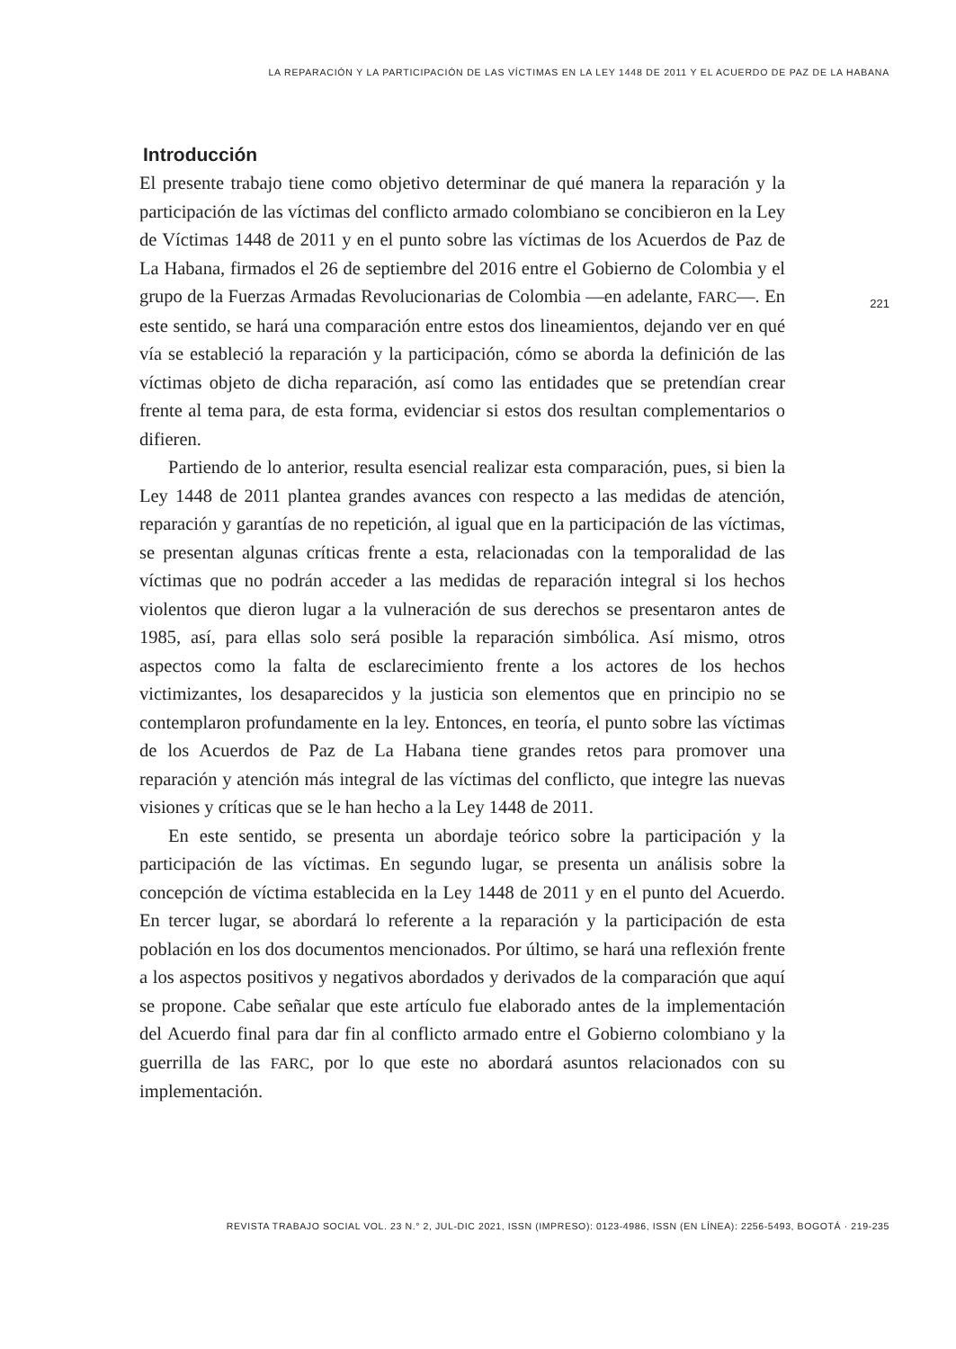LA REPARACIÓN Y LA PARTICIPACIÓN DE LAS VÍCTIMAS EN LA LEY 1448 DE 2011 Y EL ACUERDO DE PAZ DE LA HABANA
221
Introducción
El presente trabajo tiene como objetivo determinar de qué manera la reparación y la participación de las víctimas del conflicto armado colombiano se concibieron en la Ley de Víctimas 1448 de 2011 y en el punto sobre las víctimas de los Acuerdos de Paz de La Habana, firmados el 26 de septiembre del 2016 entre el Gobierno de Colombia y el grupo de la Fuerzas Armadas Revolucionarias de Colombia —en adelante, FARC—. En este sentido, se hará una comparación entre estos dos lineamientos, dejando ver en qué vía se estableció la reparación y la participación, cómo se aborda la definición de las víctimas objeto de dicha reparación, así como las entidades que se pretendían crear frente al tema para, de esta forma, evidenciar si estos dos resultan complementarios o difieren.
Partiendo de lo anterior, resulta esencial realizar esta comparación, pues, si bien la Ley 1448 de 2011 plantea grandes avances con respecto a las medidas de atención, reparación y garantías de no repetición, al igual que en la participación de las víctimas, se presentan algunas críticas frente a esta, relacionadas con la temporalidad de las víctimas que no podrán acceder a las medidas de reparación integral si los hechos violentos que dieron lugar a la vulneración de sus derechos se presentaron antes de 1985, así, para ellas solo será posible la reparación simbólica. Así mismo, otros aspectos como la falta de esclarecimiento frente a los actores de los hechos victimizantes, los desaparecidos y la justicia son elementos que en principio no se contemplaron profundamente en la ley. Entonces, en teoría, el punto sobre las víctimas de los Acuerdos de Paz de La Habana tiene grandes retos para promover una reparación y atención más integral de las víctimas del conflicto, que integre las nuevas visiones y críticas que se le han hecho a la Ley 1448 de 2011.
En este sentido, se presenta un abordaje teórico sobre la participación y la participación de las víctimas. En segundo lugar, se presenta un análisis sobre la concepción de víctima establecida en la Ley 1448 de 2011 y en el punto del Acuerdo. En tercer lugar, se abordará lo referente a la reparación y la participación de esta población en los dos documentos mencionados. Por último, se hará una reflexión frente a los aspectos positivos y negativos abordados y derivados de la comparación que aquí se propone. Cabe señalar que este artículo fue elaborado antes de la implementación del Acuerdo final para dar fin al conflicto armado entre el Gobierno colombiano y la guerrilla de las FARC, por lo que este no abordará asuntos relacionados con su implementación.
REVISTA TRABAJO SOCIAL VOL. 23 N.° 2, JUL-DIC 2021, ISSN (IMPRESO): 0123-4986, ISSN (EN LÍNEA): 2256-5493, BOGOTÁ · 219-235